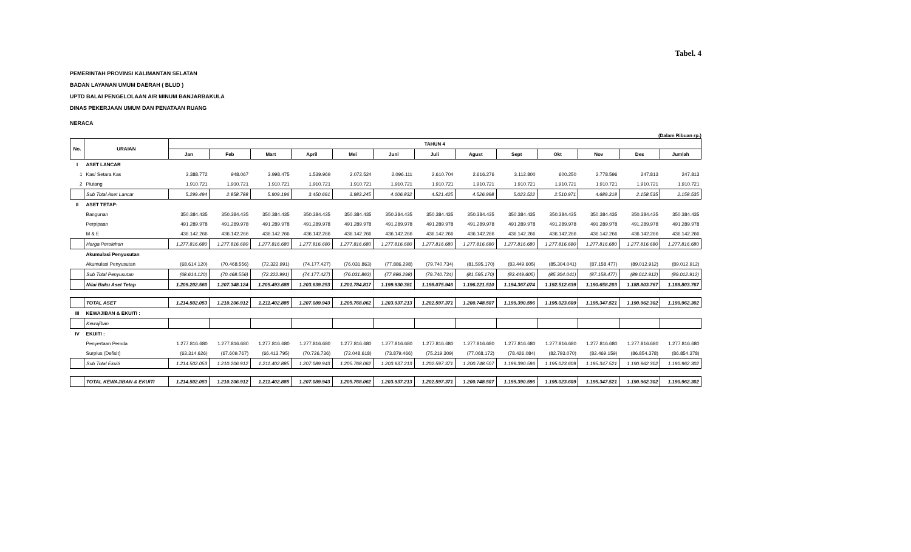Tabel. 4
PEMERINTAH PROVINSI KALIMANTAN SELATAN
BADAN LAYANAN UMUM DAERAH ( BLUD )
UPTD BALAI PENGELOLAAN AIR MINUM BANJARBAKULA
DINAS PEKERJAAN UMUM DAN PENATAAN RUANG
NERACA
(Dalam Ribuan rp.)
| No. | URAIAN | TAHUN 4 | | | | | | | | | | | | |
| --- | --- | --- | --- | --- | --- | --- | --- | --- | --- | --- | --- | --- | --- | --- |
| | | Jan | Feb | Mart | April | Mei | Juni | Juli | Agust | Sept | Okt | Nov | Des | Jumlah |
| I | ASET LANCAR | | | | | | | | | | | | | |
| 1 | Kas/ Setara Kas | 3.388.772 | 948.067 | 3.998.475 | 1.539.969 | 2.072.524 | 2.096.111 | 2.610.704 | 2.616.276 | 3.112.800 | 600.250 | 2.778.596 | 247.813 | 247.813 |
| 2 | Piutang | 1.910.721 | 1.910.721 | 1.910.721 | 1.910.721 | 1.910.721 | 1.910.721 | 1.910.721 | 1.910.721 | 1.910.721 | 1.910.721 | 1.910.721 | 1.910.721 | 1.910.721 |
| | Sub Total Aset Lancar | 5.299.494 | 2.858.788 | 5.909.196 | 3.450.691 | 3.983.245 | 4.006.832 | 4.521.425 | 4.526.998 | 5.023.522 | 2.510.971 | 4.689.318 | 2.158.535 | 2.158.535 |
| II | ASET TETAP: | | | | | | | | | | | | | |
| | Bangunan | 350.384.435 | 350.384.435 | 350.384.435 | 350.384.435 | 350.384.435 | 350.384.435 | 350.384.435 | 350.384.435 | 350.384.435 | 350.384.435 | 350.384.435 | 350.384.435 | 350.384.435 |
| | Perpipaan | 491.289.978 | 491.289.978 | 491.289.978 | 491.289.978 | 491.289.978 | 491.289.978 | 491.289.978 | 491.289.978 | 491.289.978 | 491.289.978 | 491.289.978 | 491.289.978 | 491.289.978 |
| | M & E | 436.142.266 | 436.142.266 | 436.142.266 | 436.142.266 | 436.142.266 | 436.142.266 | 436.142.266 | 436.142.266 | 436.142.266 | 436.142.266 | 436.142.266 | 436.142.266 | 436.142.266 |
| | Harga Perolehan | 1.277.816.680 | 1.277.816.680 | 1.277.816.680 | 1.277.816.680 | 1.277.816.680 | 1.277.816.680 | 1.277.816.680 | 1.277.816.680 | 1.277.816.680 | 1.277.816.680 | 1.277.816.680 | 1.277.816.680 | 1.277.816.680 |
| | Akumulasi Penyusutan | | | | | | | | | | | | | |
| | Akumulasi Penyusutan | (68.614.120) | (70.468.556) | (72.322.991) | (74.177.427) | (76.031.863) | (77.886.298) | (79.740.734) | (81.595.170) | (83.449.605) | (85.304.041) | (87.158.477) | (89.012.912) | (89.012.912) |
| | Sub Total Penyusutan | (68.614.120) | (70.468.556) | (72.322.991) | (74.177.427) | (76.031.863) | (77.886.298) | (79.740.734) | (81.595.170) | (83.449.605) | (85.304.041) | (87.158.477) | (89.012.912) | (89.012.912) |
| | Nilai Buku Aset Tetap | 1.209.202.560 | 1.207.348.124 | 1.205.493.688 | 1.203.639.253 | 1.201.784.817 | 1.199.930.381 | 1.198.075.946 | 1.196.221.510 | 1.194.367.074 | 1.192.512.639 | 1.190.658.203 | 1.188.803.767 | 1.188.803.767 |
| | TOTAL ASET | 1.214.502.053 | 1.210.206.912 | 1.211.402.885 | 1.207.089.943 | 1.205.768.062 | 1.203.937.213 | 1.202.597.371 | 1.200.748.507 | 1.199.390.596 | 1.195.023.609 | 1.195.347.521 | 1.190.962.302 | 1.190.962.302 |
| III | KEWAJIBAN & EKUITI : | | | | | | | | | | | | | |
| | Kewajiban | | | | | | | | | | | | | |
| IV | EKUITI : | | | | | | | | | | | | | |
| | Penyertaan Pemda | 1.277.816.680 | 1.277.816.680 | 1.277.816.680 | 1.277.816.680 | 1.277.816.680 | 1.277.816.680 | 1.277.816.680 | 1.277.816.680 | 1.277.816.680 | 1.277.816.680 | 1.277.816.680 | 1.277.816.680 | 1.277.816.680 |
| | Surplus (Defisit) | (63.314.626) | (67.609.767) | (66.413.795) | (70.726.736) | (72.048.618) | (73.879.466) | (75.219.309) | (77.068.172) | (78.426.084) | (82.793.070) | (82.469.159) | (86.854.378) | (86.854.378) |
| | Sub Total Ekuiti | 1.214.502.053 | 1.210.206.912 | 1.211.402.885 | 1.207.089.943 | 1.205.768.062 | 1.203.937.213 | 1.202.597.371 | 1.200.748.507 | 1.199.390.596 | 1.195.023.609 | 1.195.347.521 | 1.190.962.302 | 1.190.962.302 |
| | TOTAL KEWAJIBAN & EKUITI | 1.214.502.053 | 1.210.206.912 | 1.211.402.885 | 1.207.089.943 | 1.205.768.062 | 1.203.937.213 | 1.202.597.371 | 1.200.748.507 | 1.199.390.596 | 1.195.023.609 | 1.195.347.521 | 1.190.962.302 | 1.190.962.302 |